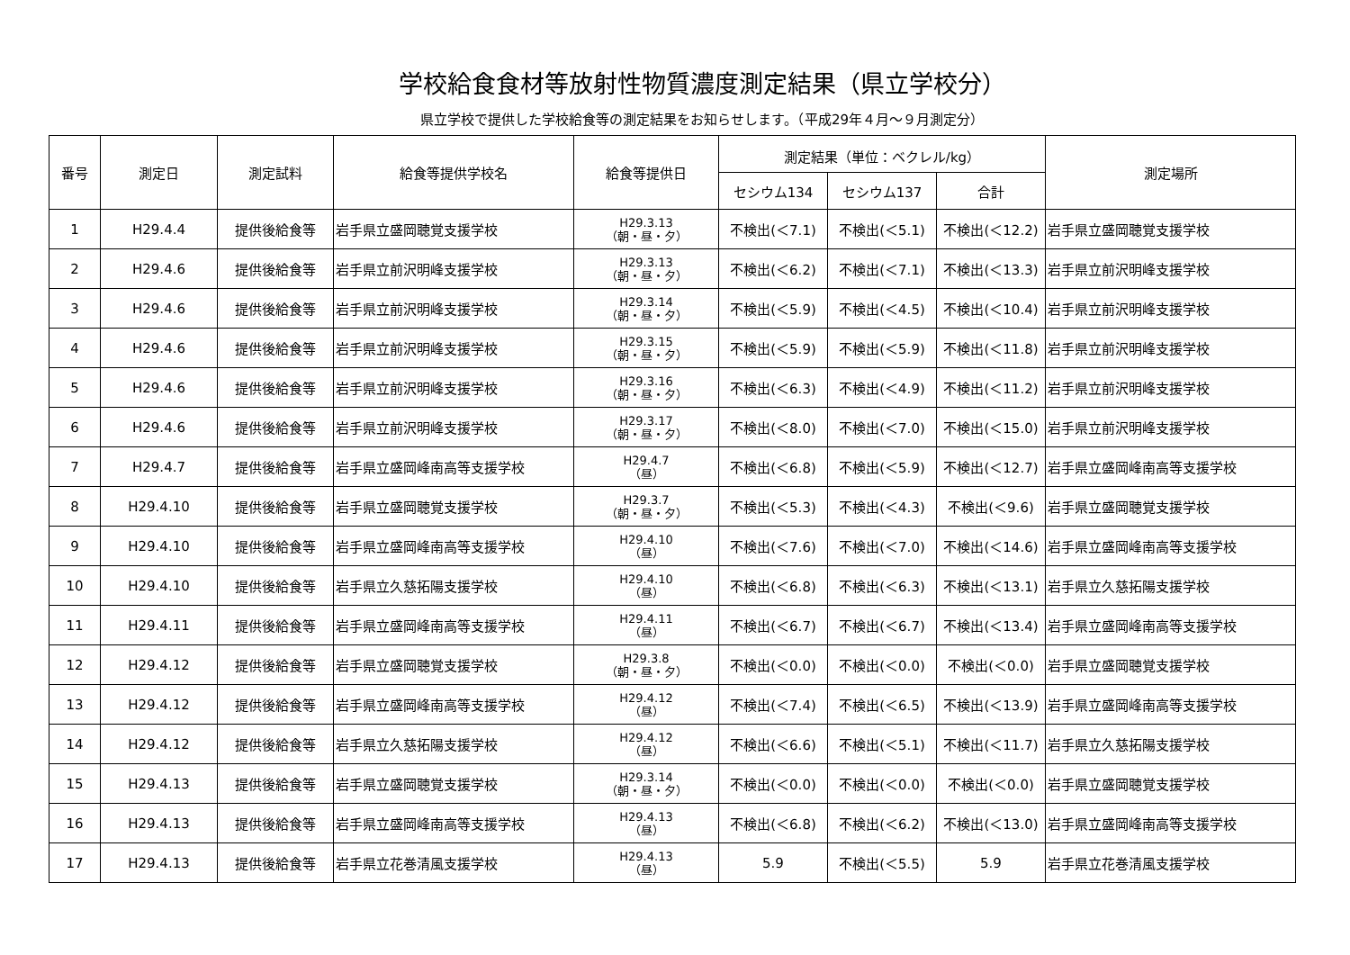学校給食食材等放射性物質濃度測定結果（県立学校分）
県立学校で提供した学校給食等の測定結果をお知らせします。（平成29年４月～９月測定分）
| 番号 | 測定日 | 測定試料 | 給食等提供学校名 | 給食等提供日 | 測定結果（単位：ベクレル/kg） | | | 測定場所 |
| --- | --- | --- | --- | --- | --- | --- | --- | --- |
| | | | | | セシウム134 | セシウム137 | 合計 | |
| 1 | H29.4.4 | 提供後給食等 | 岩手県立盛岡聴覚支援学校 | H29.3.13 （朝・昼・夕） | 不検出(＜7.1) | 不検出(＜5.1) | 不検出(＜12.2) | 岩手県立盛岡聴覚支援学校 |
| 2 | H29.4.6 | 提供後給食等 | 岩手県立前沢明峰支援学校 | H29.3.13 （朝・昼・夕） | 不検出(＜6.2) | 不検出(＜7.1) | 不検出(＜13.3) | 岩手県立前沢明峰支援学校 |
| 3 | H29.4.6 | 提供後給食等 | 岩手県立前沢明峰支援学校 | H29.3.14 （朝・昼・夕） | 不検出(＜5.9) | 不検出(＜4.5) | 不検出(＜10.4) | 岩手県立前沢明峰支援学校 |
| 4 | H29.4.6 | 提供後給食等 | 岩手県立前沢明峰支援学校 | H29.3.15 （朝・昼・夕） | 不検出(＜5.9) | 不検出(＜5.9) | 不検出(＜11.8) | 岩手県立前沢明峰支援学校 |
| 5 | H29.4.6 | 提供後給食等 | 岩手県立前沢明峰支援学校 | H29.3.16 （朝・昼・夕） | 不検出(＜6.3) | 不検出(＜4.9) | 不検出(＜11.2) | 岩手県立前沢明峰支援学校 |
| 6 | H29.4.6 | 提供後給食等 | 岩手県立前沢明峰支援学校 | H29.3.17 （朝・昼・夕） | 不検出(＜8.0) | 不検出(＜7.0) | 不検出(＜15.0) | 岩手県立前沢明峰支援学校 |
| 7 | H29.4.7 | 提供後給食等 | 岩手県立盛岡峰南高等支援学校 | H29.4.7 （昼） | 不検出(＜6.8) | 不検出(＜5.9) | 不検出(＜12.7) | 岩手県立盛岡峰南高等支援学校 |
| 8 | H29.4.10 | 提供後給食等 | 岩手県立盛岡聴覚支援学校 | H29.3.7 （朝・昼・夕） | 不検出(＜5.3) | 不検出(＜4.3) | 不検出(＜9.6) | 岩手県立盛岡聴覚支援学校 |
| 9 | H29.4.10 | 提供後給食等 | 岩手県立盛岡峰南高等支援学校 | H29.4.10 （昼） | 不検出(＜7.6) | 不検出(＜7.0) | 不検出(＜14.6) | 岩手県立盛岡峰南高等支援学校 |
| 10 | H29.4.10 | 提供後給食等 | 岩手県立久慈拓陽支援学校 | H29.4.10 （昼） | 不検出(＜6.8) | 不検出(＜6.3) | 不検出(＜13.1) | 岩手県立久慈拓陽支援学校 |
| 11 | H29.4.11 | 提供後給食等 | 岩手県立盛岡峰南高等支援学校 | H29.4.11 （昼） | 不検出(＜6.7) | 不検出(＜6.7) | 不検出(＜13.4) | 岩手県立盛岡峰南高等支援学校 |
| 12 | H29.4.12 | 提供後給食等 | 岩手県立盛岡聴覚支援学校 | H29.3.8 （朝・昼・夕） | 不検出(＜0.0) | 不検出(＜0.0) | 不検出(＜0.0) | 岩手県立盛岡聴覚支援学校 |
| 13 | H29.4.12 | 提供後給食等 | 岩手県立盛岡峰南高等支援学校 | H29.4.12 （昼） | 不検出(＜7.4) | 不検出(＜6.5) | 不検出(＜13.9) | 岩手県立盛岡峰南高等支援学校 |
| 14 | H29.4.12 | 提供後給食等 | 岩手県立久慈拓陽支援学校 | H29.4.12 （昼） | 不検出(＜6.6) | 不検出(＜5.1) | 不検出(＜11.7) | 岩手県立久慈拓陽支援学校 |
| 15 | H29.4.13 | 提供後給食等 | 岩手県立盛岡聴覚支援学校 | H29.3.14 （朝・昼・夕） | 不検出(＜0.0) | 不検出(＜0.0) | 不検出(＜0.0) | 岩手県立盛岡聴覚支援学校 |
| 16 | H29.4.13 | 提供後給食等 | 岩手県立盛岡峰南高等支援学校 | H29.4.13 （昼） | 不検出(＜6.8) | 不検出(＜6.2) | 不検出(＜13.0) | 岩手県立盛岡峰南高等支援学校 |
| 17 | H29.4.13 | 提供後給食等 | 岩手県立花巻清風支援学校 | H29.4.13 （昼） | 5.9 | 不検出(＜5.5) | 5.9 | 岩手県立花巻清風支援学校 |